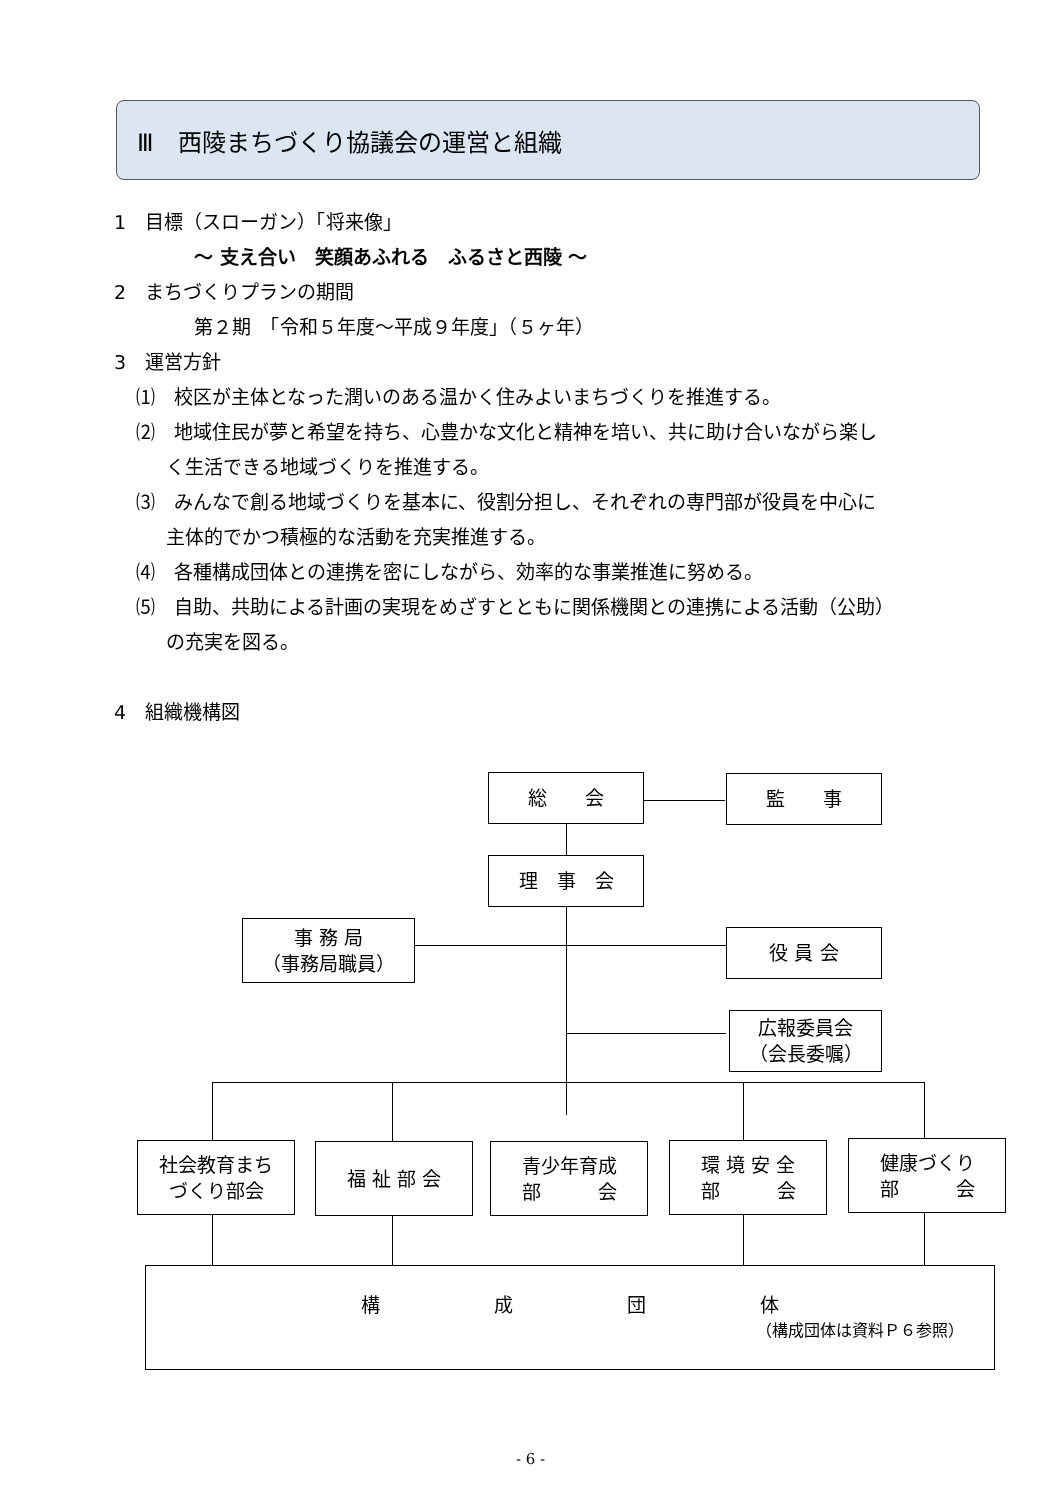Ⅲ　西陵まちづくり協議会の運営と組織
1　目標（スローガン）「将来像」
～ 支え合い　笑顔あふれる　ふるさと西陵 ～
2　まちづくりプランの期間
第２期　「令和５年度～平成９年度」（５ヶ年）
3　運営方針
⑴　校区が主体となった潤いのある温かく住みよいまちづくりを推進する。
⑵　地域住民が夢と希望を持ち、心豊かな文化と精神を培い、共に助け合いながら楽し
く生活できる地域づくりを推進する。
⑶　みんなで創る地域づくりを基本に、役割分担し、それぞれの専門部が役員を中心に
主体的でかつ積極的な活動を充実推進する。
⑷　各種構成団体との連携を密にしながら、効率的な事業推進に努める。
⑸　自助、共助による計画の実現をめざすとともに関係機関との連携による活動（公助）
の充実を図る。
4　組織機構図
総　　会 監　　事
理　事　会
事 務 局
（事務局職員）
役 員 会
広報委員会
（会長委嘱）
社会教育まち
づくり部会
福 祉 部 会
青少年育成
部　　　会
環 境 安 全
部　　　会
健康づくり
部　　　会
構　　　　　　成　　　　　　団　　　　　　体
（構成団体は資料Ｐ６参照）
- 6 -